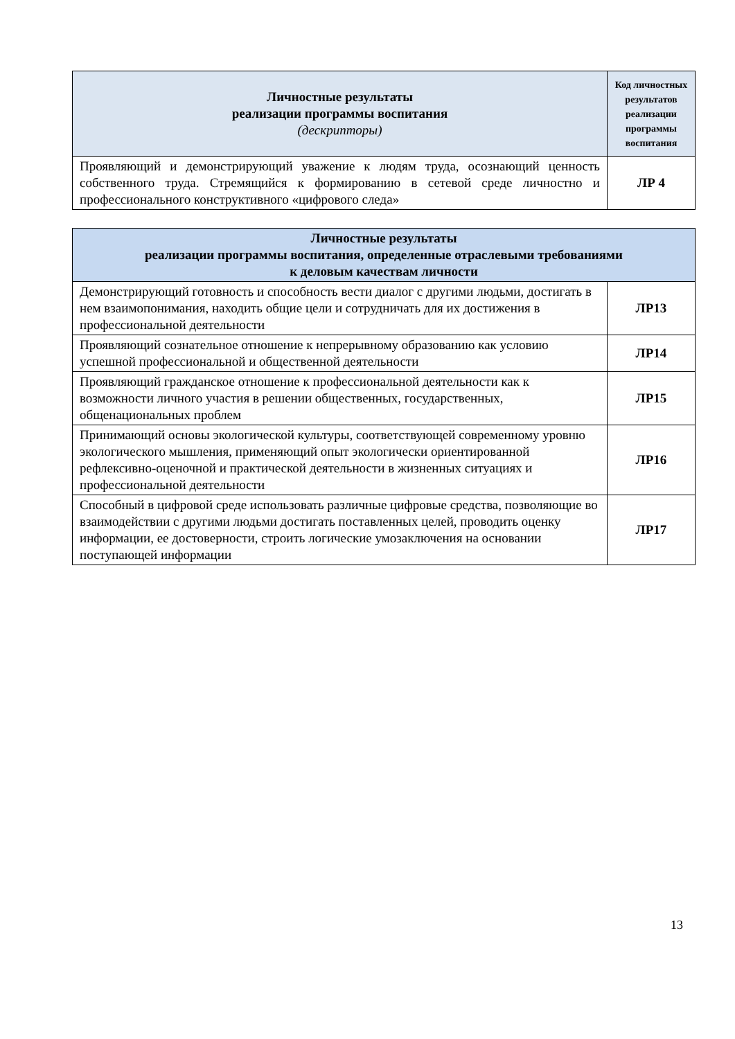| Личностные результаты реализации программы воспитания (дескрипторы) | Код личностных результатов реализации программы воспитания |
| --- | --- |
| Проявляющий и демонстрирующий уважение к людям труда, осознающий ценность собственного труда. Стремящийся к формированию в сетевой среде личностно и профессионального конструктивного «цифрового следа» | ЛР 4 |
| Личностные результаты реализации программы воспитания, определенные отраслевыми требованиями к деловым качествам личности | |
| --- | --- |
| Демонстрирующий готовность и способность вести диалог с другими людьми, достигать в нем взаимопонимания, находить общие цели и сотрудничать для их достижения в профессиональной деятельности | ЛР13 |
| Проявляющий сознательное отношение к непрерывному образованию как условию успешной профессиональной и общественной деятельности | ЛР14 |
| Проявляющий гражданское отношение к профессиональной деятельности как к возможности личного участия в решении общественных, государственных, общенациональных проблем | ЛР15 |
| Принимающий основы экологической культуры, соответствующей современному уровню экологического мышления, применяющий опыт экологически ориентированной рефлексивно-оценочной и практической деятельности в жизненных ситуациях и профессиональной деятельности | ЛР16 |
| Способный в цифровой среде использовать различные цифровые средства, позволяющие во взаимодействии с другими людьми достигать поставленных целей, проводить оценку информации, ее достоверности, строить логические умозаключения на основании поступающей информации | ЛР17 |
13